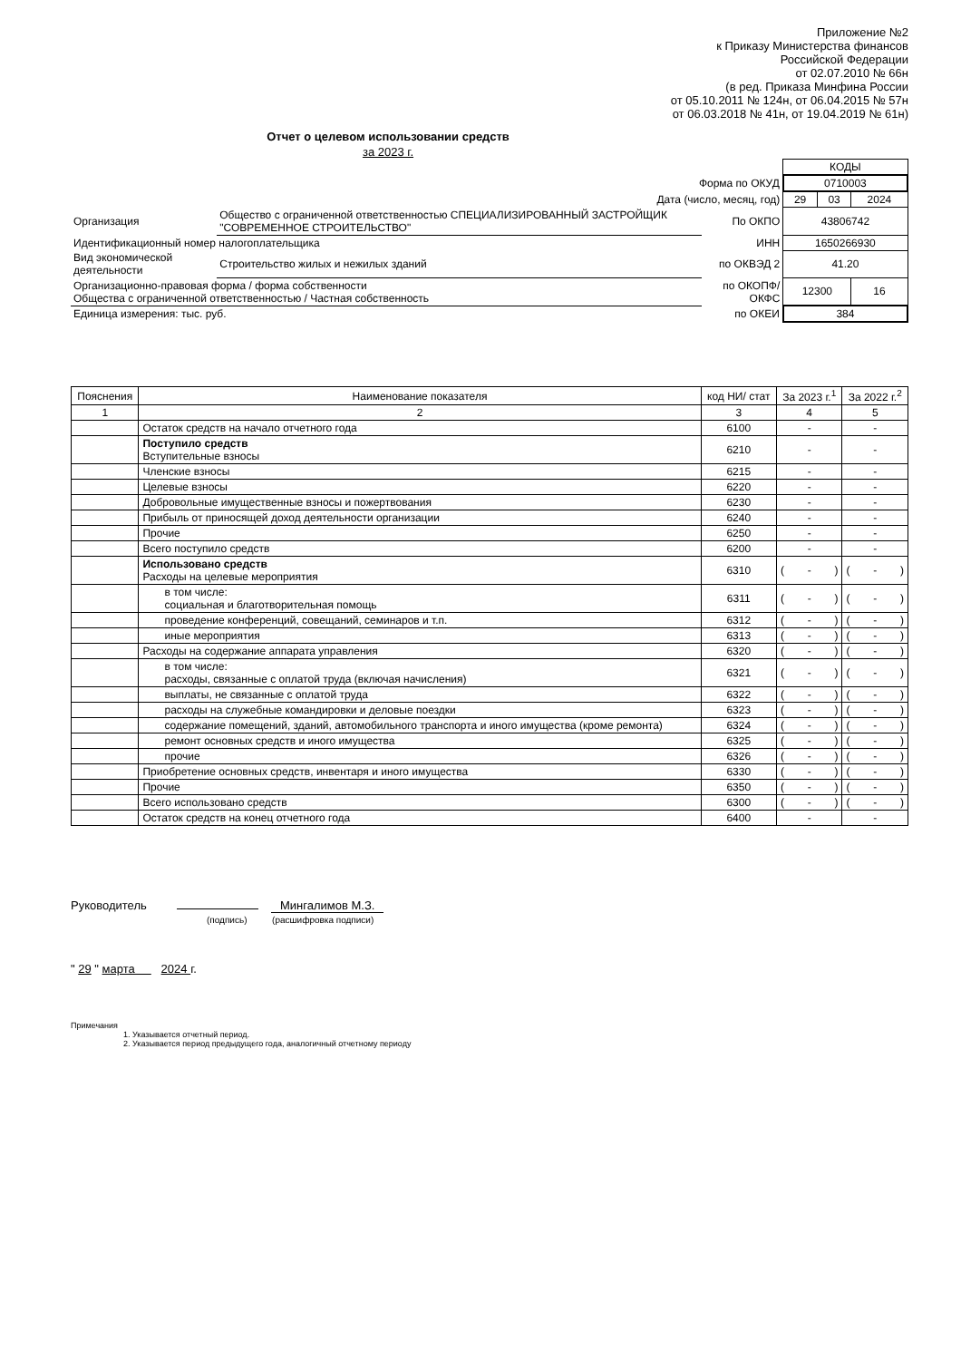Приложение №2
к Приказу Министерства финансов
Российской Федерации
от 02.07.2010 № 66н
(в ред. Приказа Минфина России
от 05.10.2011 № 124н, от 06.04.2015 № 57н
от 06.03.2018 № 41н, от 19.04.2019 № 61н)
Отчет о целевом использовании средств
за 2023 г.
| | | | КОДЫ | | |
| Форма по ОКУД | | | 0710003 | | |
| Дата (число, месяц, год) | | | 29 | 03 | 2024 |
| Организация | Общество с ограниченной ответственностью СПЕЦИАЛИЗИРОВАННЫЙ ЗАСТРОЙЩИК "СОВРЕМЕННОЕ СТРОИТЕЛЬСТВО" | По ОКПО | 43806742 | | |
| Идентификационный номер налогоплательщика | | ИНН | 1650266930 | | |
| Вид экономической деятельности | Строительство жилых и нежилых зданий | по ОКВЭД 2 | 41.20 | | |
| Организационно-правовая форма / форма собственности Общества с ограниченной ответственностью / Частная собственность | | по ОКОПФ/ ОКФС | 12300 | | 16 |
| Единица измерения: тыс. руб. | | по ОКЕИ | 384 | | |
| Пояснения | Наименование показателя | код НИ/ стат | За 2023 г.<sup>1</sup> | За 2022 г.<sup>2</sup> |
| --- | --- | --- | --- | --- |
| 1 | 2 | 3 | 4 | 5 |
| | Остаток средств на начало отчетного года | 6100 | - | - |
| | Поступило средств Вступительные взносы | 6210 | - | - |
| | Членские взносы | 6215 | - | - |
| | Целевые взносы | 6220 | - | - |
| | Добровольные имущественные взносы и пожертвования | 6230 | - | - |
| | Прибыль от приносящей доход деятельности организации | 6240 | - | - |
| | Прочие | 6250 | - | - |
| | Всего поступило средств | 6200 | - | - |
| | Использовано средств Расходы на целевые мероприятия | 6310 | ( - ) | ( - ) |
| | в том числе: социальная и благотворительная помощь | 6311 | ( - ) | ( - ) |
| | проведение конференций, совещаний, семинаров и т.п. | 6312 | ( - ) | ( - ) |
| | иные мероприятия | 6313 | ( - ) | ( - ) |
| | Расходы на содержание аппарата управления | 6320 | ( - ) | ( - ) |
| | в том числе: расходы, связанные с оплатой труда (включая начисления) | 6321 | ( - ) | ( - ) |
| | выплаты, не связанные с оплатой труда | 6322 | ( - ) | ( - ) |
| | расходы на служебные командировки и деловые поездки | 6323 | ( - ) | ( - ) |
| | содержание помещений, зданий, автомобильного транспорта и иного имущества (кроме ремонта) | 6324 | ( - ) | ( - ) |
| | ремонт основных средств и иного имущества | 6325 | ( - ) | ( - ) |
| | прочие | 6326 | ( - ) | ( - ) |
| | Приобретение основных средств, инвентаря и иного имущества | 6330 | ( - ) | ( - ) |
| | Прочие | 6350 | ( - ) | ( - ) |
| | Всего использовано средств | 6300 | ( - ) | ( - ) |
| | Остаток средств на конец отчетного года | 6400 | - | - |
Руководитель Мингалимов М.З.
(подпись) (расшифровка подписи)
" 29 " марта 2024 г.
Примечания
1. Указывается отчетный период.
2. Указывается период предыдущего года, аналогичный отчетному периоду